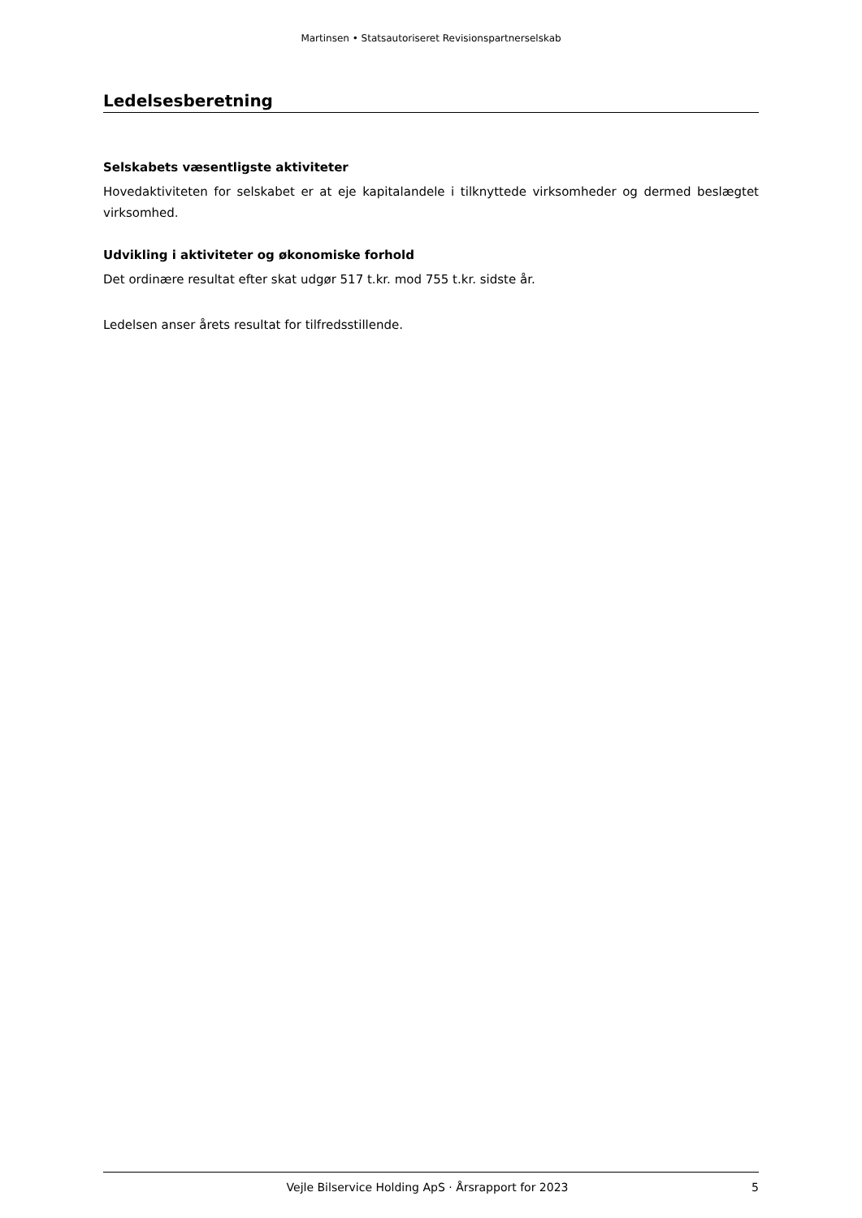Martinsen • Statsautoriseret Revisionspartnerselskab
Ledelsesberetning
Selskabets væsentligste aktiviteter
Hovedaktiviteten for selskabet er at eje kapitalandele i tilknyttede virksomheder og dermed beslægtet virksomhed.
Udvikling i aktiviteter og økonomiske forhold
Det ordinære resultat efter skat udgør 517 t.kr. mod 755 t.kr. sidste år.
Ledelsen anser årets resultat for tilfredsstillende.
Vejle Bilservice Holding ApS · Årsrapport for 2023 5